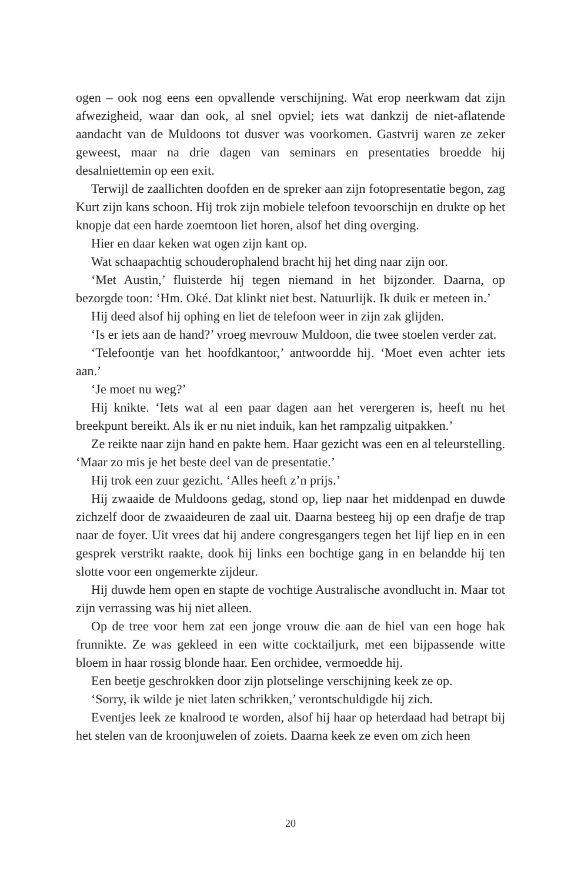ogen – ook nog eens een opvallende verschijning. Wat erop neerkwam dat zijn afwezigheid, waar dan ook, al snel opviel; iets wat dankzij de niet-aflatende aandacht van de Muldoons tot dusver was voorkomen. Gastvrij waren ze zeker geweest, maar na drie dagen van seminars en presentaties broedde hij desalniettemin op een exit.
Terwijl de zaallichten doofden en de spreker aan zijn fotopresentatie begon, zag Kurt zijn kans schoon. Hij trok zijn mobiele telefoon tevoorschijn en drukte op het knopje dat een harde zoemtoon liet horen, alsof het ding overging.
Hier en daar keken wat ogen zijn kant op.
Wat schaapachtig schouderophalend bracht hij het ding naar zijn oor.
‘Met Austin,’ fluisterde hij tegen niemand in het bijzonder. Daarna, op bezorgde toon: ‘Hm. Oké. Dat klinkt niet best. Natuurlijk. Ik duik er meteen in.’
Hij deed alsof hij ophing en liet de telefoon weer in zijn zak glijden.
‘Is er iets aan de hand?’ vroeg mevrouw Muldoon, die twee stoelen verder zat.
‘Telefoontje van het hoofdkantoor,’ antwoordde hij. ‘Moet even achter iets aan.’
‘Je moet nu weg?’
Hij knikte. ‘Iets wat al een paar dagen aan het verergeren is, heeft nu het breekpunt bereikt. Als ik er nu niet induik, kan het rampzalig uitpakken.’
Ze reikte naar zijn hand en pakte hem. Haar gezicht was een en al teleurstelling. ‘Maar zo mis je het beste deel van de presentatie.’
Hij trok een zuur gezicht. ‘Alles heeft z’n prijs.’
Hij zwaaide de Muldoons gedag, stond op, liep naar het middenpad en duwde zichzelf door de zwaaideuren de zaal uit. Daarna besteeg hij op een drafje de trap naar de foyer. Uit vrees dat hij andere congresgangers tegen het lijf liep en in een gesprek verstrikt raakte, dook hij links een bochtige gang in en belandde hij ten slotte voor een ongemerkte zijdeur.
Hij duwde hem open en stapte de vochtige Australische avondlucht in. Maar tot zijn verrassing was hij niet alleen.
Op de tree voor hem zat een jonge vrouw die aan de hiel van een hoge hak frunnikte. Ze was gekleed in een witte cocktailjurk, met een bijpassende witte bloem in haar rossig blonde haar. Een orchidee, vermoedde hij.
Een beetje geschrokken door zijn plotselinge verschijning keek ze op.
‘Sorry, ik wilde je niet laten schrikken,’ verontschuldigde hij zich.
Eventjes leek ze knalrood te worden, alsof hij haar op heterdaad had betrapt bij het stelen van de kroonjuwelen of zoiets. Daarna keek ze even om zich heen
20